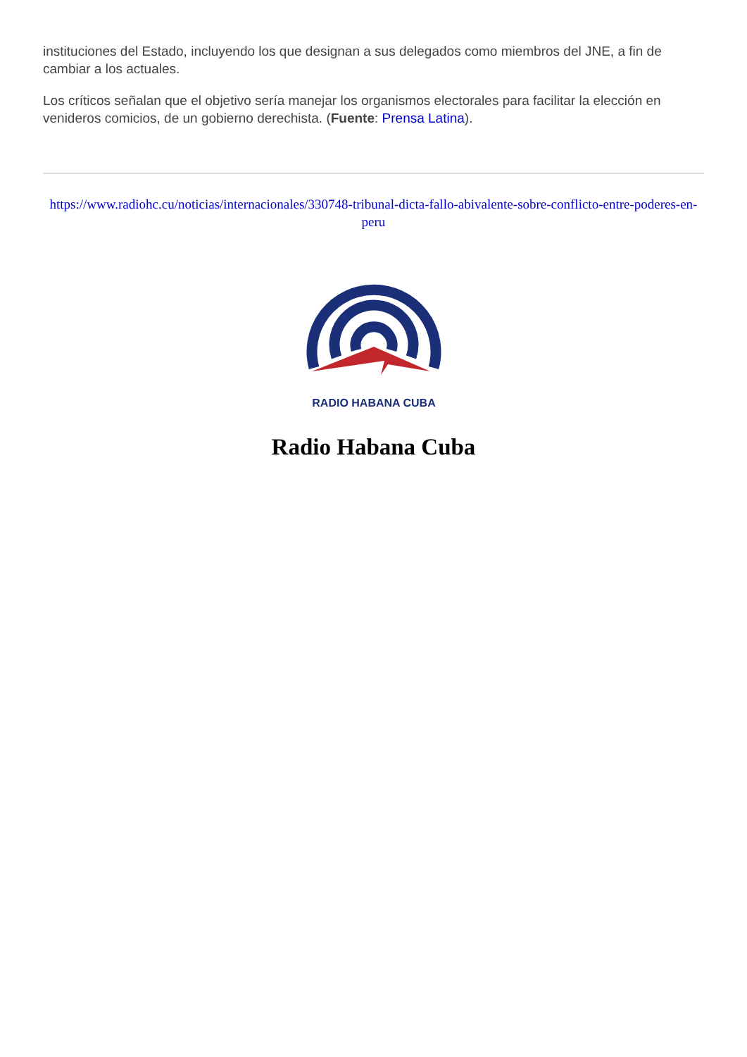instituciones del Estado, incluyendo los que designan a sus delegados como miembros del JNE, a fin de cambiar a los actuales.
Los críticos señalan que el objetivo sería manejar los organismos electorales para facilitar la elección en venideros comicios, de un gobierno derechista. (Fuente: Prensa Latina).
https://www.radiohc.cu/noticias/internacionales/330748-tribunal-dicta-fallo-abivalente-sobre-conflicto-entre-poderes-en-peru
RADIO HABANA CUBA
Radio Habana Cuba